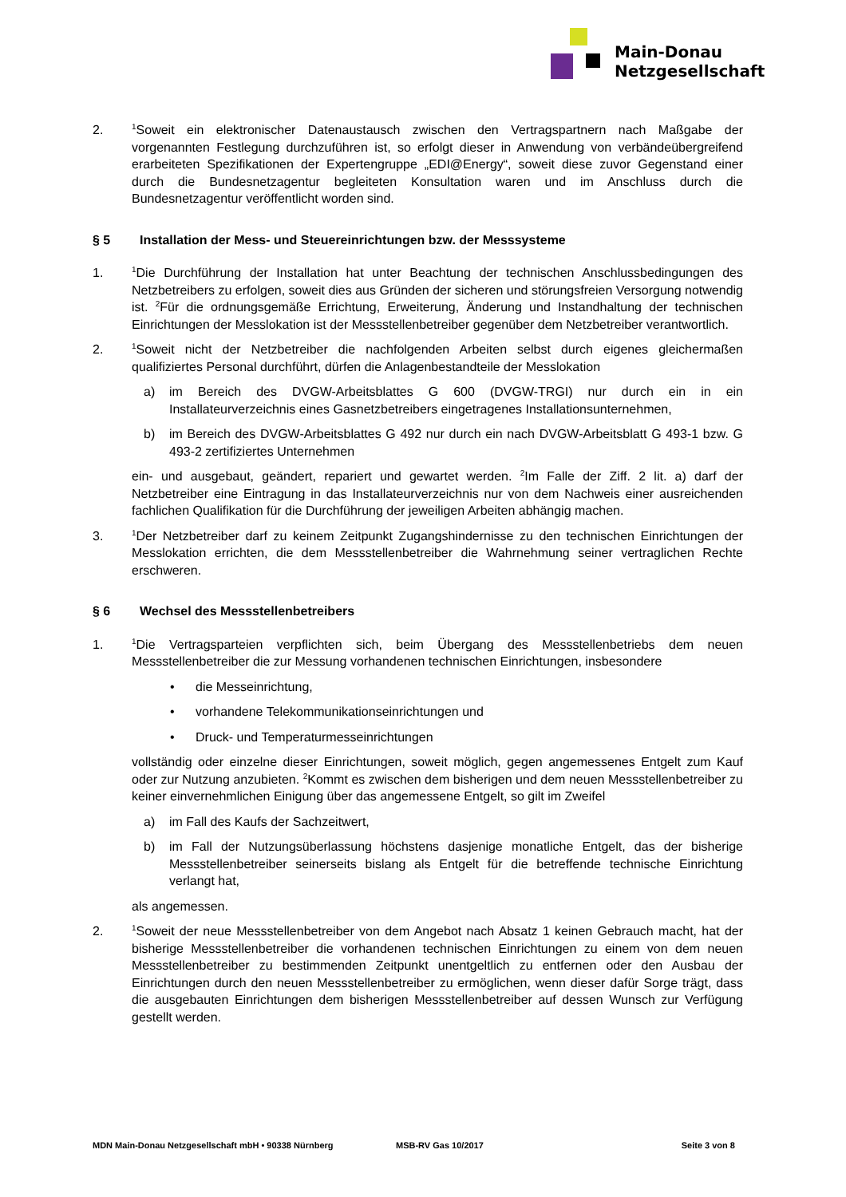Main-Donau
Netzgesellschaft
2.
<sup>1</sup> Soweit ein elektronischer Datenaustausch zwischen den Vertragspartnern nach Maßgabe der vorgenannten Festlegung durchzuführen ist, so erfolgt dieser in Anwendung von verbändeübergreifend erarbeiteten Spezifikationen der Expertengruppe „EDI@Energy“, soweit diese zuvor Gegenstand einer durch die Bundesnetzagentur begleiteten Konsultation waren und im Anschluss durch die Bundesnetzagentur veröffentlicht worden sind.
§ 5 Installation der Mess- und Steuereinrichtungen bzw. der Messsysteme
1.
<sup>1</sup> Die Durchführung der Installation hat unter Beachtung der technischen Anschlussbedingungen des Netzbetreibers zu erfolgen, soweit dies aus Gründen der sicheren und störungsfreien Versorgung notwendig ist. <sup>2</sup>Für die ordnungsgemäße Errichtung, Erweiterung, Änderung und Instandhaltung der technischen Einrichtungen der Messlokation ist der Messstellenbetreiber gegenüber dem Netzbetreiber verantwortlich.
2.
<sup>1</sup> Soweit nicht der Netzbetreiber die nachfolgenden Arbeiten selbst durch eigenes gleichermaßen qualifiziertes Personal durchführt, dürfen die Anlagenbestandteile der Messlokation
a) im Bereich des DVGW-Arbeitsblattes G 600 (DVGW-TRGI) nur durch ein in ein Installateurverzeichnis eines Gasnetzbetreibers eingetragenes Installationsunternehmen,
b) im Bereich des DVGW-Arbeitsblattes G 492 nur durch ein nach DVGW-Arbeitsblatt G 493-1 bzw. G 493-2 zertifiziertes Unternehmen
ein- und ausgebaut, geändert, repariert und gewartet werden. <sup>2</sup>Im Falle der Ziff. 2 lit. a) darf der Netzbetreiber eine Eintragung in das Installateurverzeichnis nur von dem Nachweis einer ausreichenden fachlichen Qualifikation für die Durchführung der jeweiligen Arbeiten abhängig machen.
3.
<sup>1</sup> Der Netzbetreiber darf zu keinem Zeitpunkt Zugangshindernisse zu den technischen Einrichtungen der Messlokation errichten, die dem Messstellenbetreiber die Wahrnehmung seiner vertraglichen Rechte erschweren.
§ 6 Wechsel des Messstellenbetreibers
1.
<sup>1</sup> Die Vertragsparteien verpflichten sich, beim Übergang des Messstellenbetriebs dem neuen Messstellenbetreiber die zur Messung vorhandenen technischen Einrichtungen, insbesondere
• die Messeinrichtung,
• vorhandene Telekommunikationseinrichtungen und
• Druck- und Temperaturmesseinrichtungen
vollständig oder einzelne dieser Einrichtungen, soweit möglich, gegen angemessenes Entgelt zum Kauf oder zur Nutzung anzubieten. <sup>2</sup>Kommt es zwischen dem bisherigen und dem neuen Messstellenbetreiber zu keiner einvernehmlichen Einigung über das angemessene Entgelt, so gilt im Zweifel
a) im Fall des Kaufs der Sachzeitwert,
b) im Fall der Nutzungsüberlassung höchstens dasjenige monatliche Entgelt, das der bisherige Messstellenbetreiber seinerseits bislang als Entgelt für die betreffende technische Einrichtung verlangt hat,
als angemessen.
2.
<sup>1</sup> Soweit der neue Messstellenbetreiber von dem Angebot nach Absatz 1 keinen Gebrauch macht, hat der bisherige Messstellenbetreiber die vorhandenen technischen Einrichtungen zu einem von dem neuen Messstellenbetreiber zu bestimmenden Zeitpunkt unentgeltlich zu entfernen oder den Ausbau der Einrichtungen durch den neuen Messstellenbetreiber zu ermöglichen, wenn dieser dafür Sorge trägt, dass die ausgebauten Einrichtungen dem bisherigen Messstellenbetreiber auf dessen Wunsch zur Verfügung gestellt werden.
MDN Main-Donau Netzgesellschaft mbH • 90338 Nürnberg MSB-RV Gas 10/2017 Seite 3 von 8